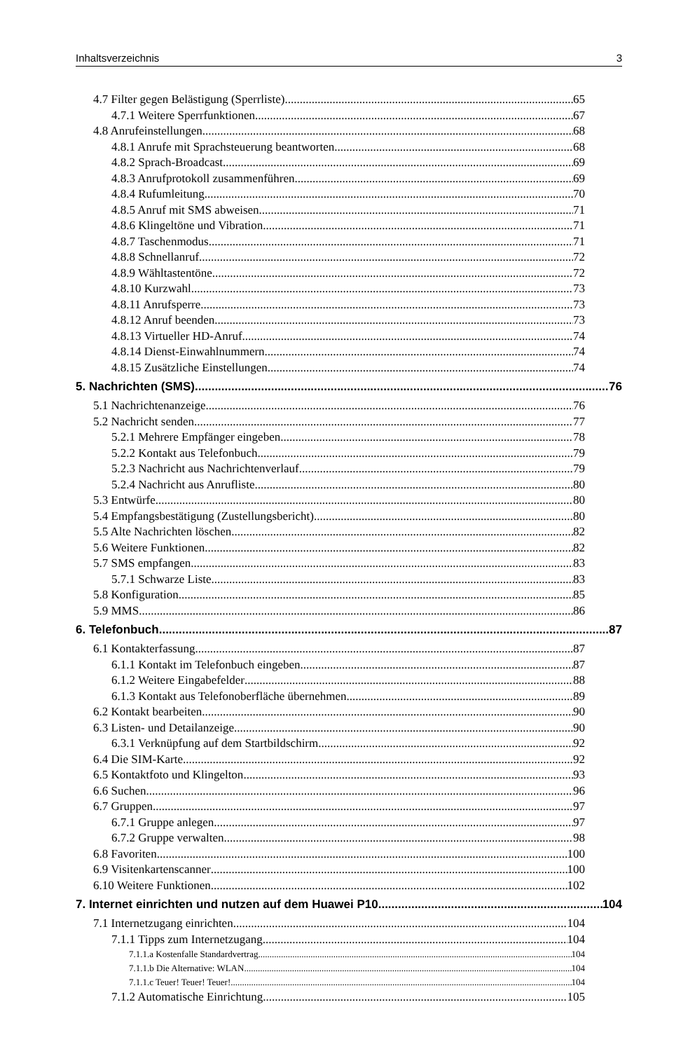Inhaltsverzeichnis 3
4.7 Filter gegen Belästigung (Sperrliste) 65
4.7.1 Weitere Sperrfunktionen 67
4.8 Anrufeinstellungen 68
4.8.1 Anrufe mit Sprachsteuerung beantworten 68
4.8.2 Sprach-Broadcast 69
4.8.3 Anrufprotokoll zusammenführen 69
4.8.4 Rufumleitung 70
4.8.5 Anruf mit SMS abweisen 71
4.8.6 Klingeltöne und Vibration 71
4.8.7 Taschenmodus 71
4.8.8 Schnellanruf 72
4.8.9 Wähltastentöne 72
4.8.10 Kurzwahl 73
4.8.11 Anrufsperre 73
4.8.12 Anruf beenden 73
4.8.13 Virtueller HD-Anruf 74
4.8.14 Dienst-Einwahlnummern 74
4.8.15 Zusätzliche Einstellungen 74
5. Nachrichten (SMS) 76
5.1 Nachrichtenanzeige 76
5.2 Nachricht senden 77
5.2.1 Mehrere Empfänger eingeben 78
5.2.2 Kontakt aus Telefonbuch 79
5.2.3 Nachricht aus Nachrichtenverlauf 79
5.2.4 Nachricht aus Anrufliste 80
5.3 Entwürfe 80
5.4 Empfangsbestätigung (Zustellungsbericht) 80
5.5 Alte Nachrichten löschen 82
5.6 Weitere Funktionen 82
5.7 SMS empfangen 83
5.7.1 Schwarze Liste 83
5.8 Konfiguration 85
5.9 MMS 86
6. Telefonbuch 87
6.1 Kontakterfassung 87
6.1.1 Kontakt im Telefonbuch eingeben 87
6.1.2 Weitere Eingabefelder 88
6.1.3 Kontakt aus Telefonoberfläche übernehmen 89
6.2 Kontakt bearbeiten 90
6.3 Listen- und Detailanzeige 90
6.3.1 Verknüpfung auf dem Startbildschirm 92
6.4 Die SIM-Karte 92
6.5 Kontaktfoto und Klingelton 93
6.6 Suchen 96
6.7 Gruppen 97
6.7.1 Gruppe anlegen 97
6.7.2 Gruppe verwalten 98
6.8 Favoriten 100
6.9 Visitenkartenscanner 100
6.10 Weitere Funktionen 102
7. Internet einrichten und nutzen auf dem Huawei P10 104
7.1 Internetzugang einrichten 104
7.1.1 Tipps zum Internetzugang 104
7.1.1.a Kostenfalle Standardvertrag 104
7.1.1.b Die Alternative: WLAN 104
7.1.1.c Teuer! Teuer! Teuer! 104
7.1.2 Automatische Einrichtung 105